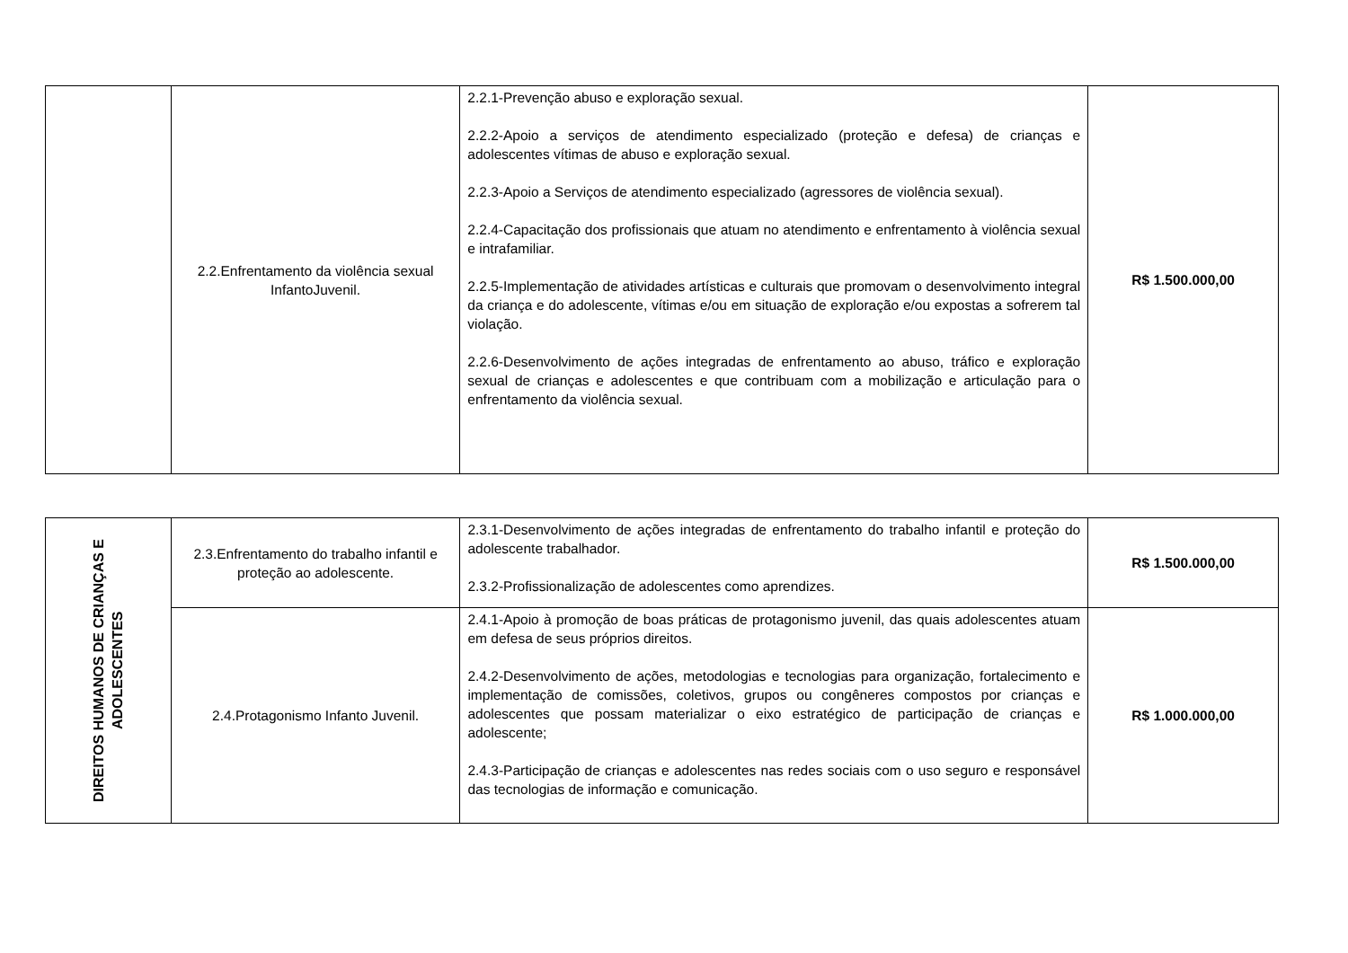| | 2.2.Enfrentamento da violência sexual InfantoJuvenil. | 2.2.1-Prevenção abuso e exploração sexual. 2.2.2-Apoio a serviços de atendimento especializado (proteção e defesa) de crianças e adolescentes vítimas de abuso e exploração sexual. 2.2.3-Apoio a Serviços de atendimento especializado (agressores de violência sexual). 2.2.4-Capacitação dos profissionais que atuam no atendimento e enfrentamento à violência sexual e intrafamiliar. 2.2.5-Implementação de atividades artísticas e culturais que promovam o desenvolvimento integral da criança e do adolescente, vítimas e/ou em situação de exploração e/ou expostas a sofrerem tal violação. 2.2.6-Desenvolvimento de ações integradas de enfrentamento ao abuso, tráfico e exploração sexual de crianças e adolescentes e que contribuam com a mobilização e articulação para o enfrentamento da violência sexual. | R$ 1.500.000,00 |
| DIREITOS HUMANOS DE CRIANÇAS E ADOLESCENTES | 2.3.Enfrentamento do trabalho infantil e proteção ao adolescente. | 2.3.1-Desenvolvimento de ações integradas de enfrentamento do trabalho infantil e proteção do adolescente trabalhador. 2.3.2-Profissionalização de adolescentes como aprendizes. | R$ 1.500.000,00 |
| | 2.4.Protagonismo Infanto Juvenil. | 2.4.1-Apoio à promoção de boas práticas de protagonismo juvenil, das quais adolescentes atuam em defesa de seus próprios direitos. 2.4.2-Desenvolvimento de ações, metodologias e tecnologias para organização, fortalecimento e implementação de comissões, coletivos, grupos ou congêneres compostos por crianças e adolescentes que possam materializar o eixo estratégico de participação de crianças e adolescente; 2.4.3-Participação de crianças e adolescentes nas redes sociais com o uso seguro e responsável das tecnologias de informação e comunicação. | R$ 1.000.000,00 |